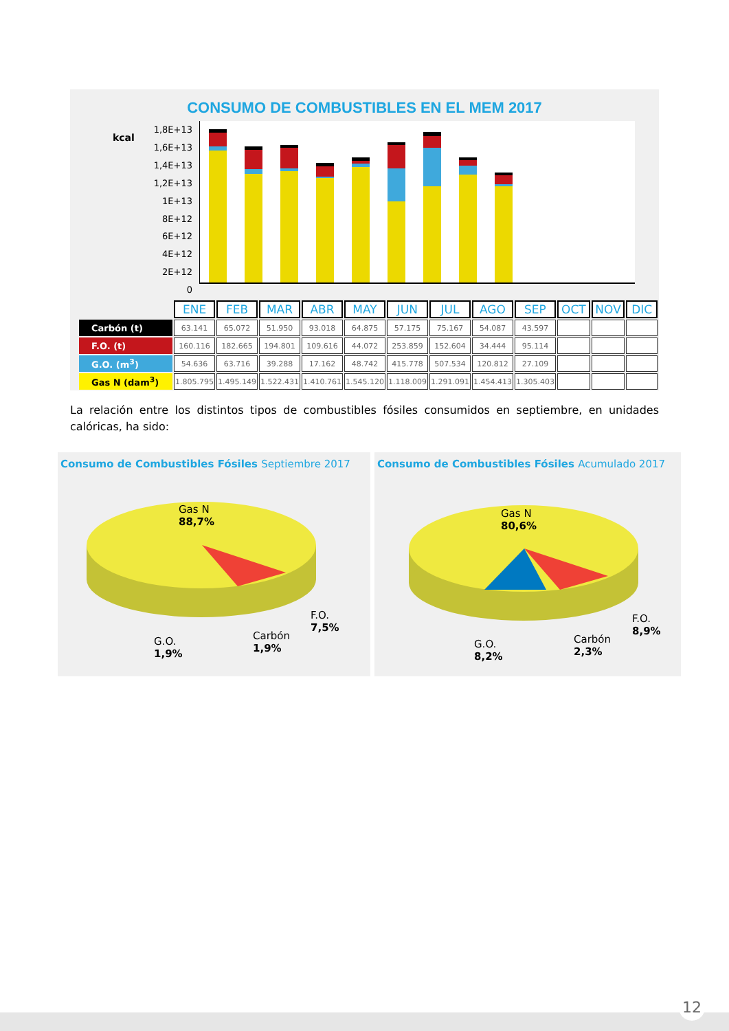CONSUMO DE COMBUSTIBLES EN EL MEM 2017
kcal
1,8E+13
1,6E+13
1,4E+13
1,2E+13
1E+13
8E+12
6E+12
4E+12
2E+12
0
| | ENE | FEB | MAR | ABR | MAY | JUN | JUL | AGO | SEP | OCT | NOV | DIC |
| Carbón (t) | 63.141 | 65.072 | 51.950 | 93.018 | 64.875 | 57.175 | 75.167 | 54.087 | 43.597 | | | |
| F.O. (t) | 160.116 | 182.665 | 194.801 | 109.616 | 44.072 | 253.859 | 152.604 | 34.444 | 95.114 | | | |
| G.O. (m<sup>3</sup>) | 54.636 | 63.716 | 39.288 | 17.162 | 48.742 | 415.778 | 507.534 | 120.812 | 27.109 | | | |
| Gas N (dam<sup>3</sup>) | 1.805.795 | 1.495.149 | 1.522.431 | 1.410.761 | 1.545.120 | 1.118.009 | 1.291.091 | 1.454.413 | 1.305.403 | | | |
La relación entre los distintos tipos de combustibles fósiles consumidos en septiembre, en unidades calóricas, ha sido:
Consumo de Combustibles Fósiles Septiembre 2017
Gas N
88,7%
F.O.
7,5%
Carbón
1,9%
G.O.
1,9%
Consumo de Combustibles Fósiles Acumulado 2017
Gas N
80,6%
F.O.
8,9%
Carbón
2,3%
G.O.
8,2%
12